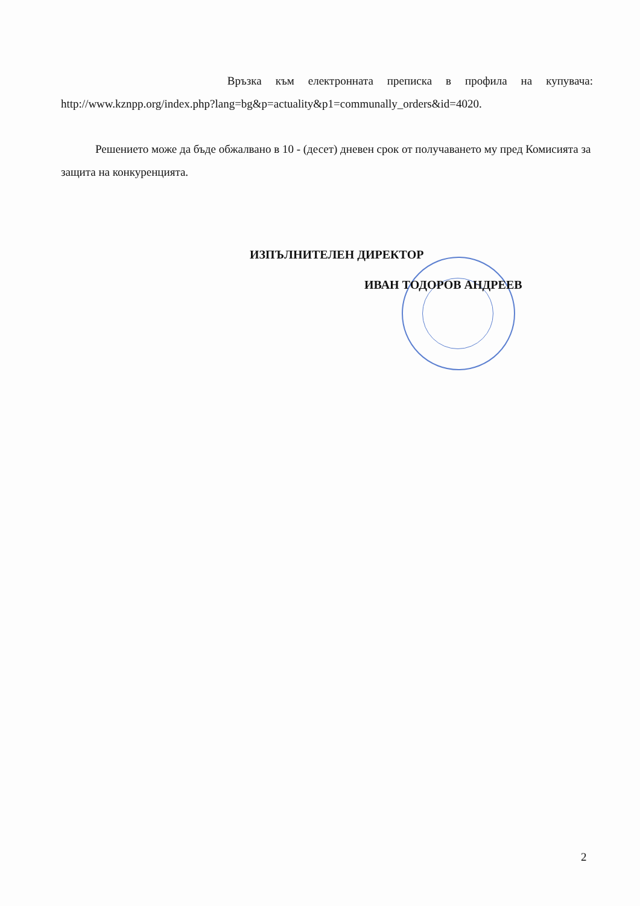Връзка към електронната преписка в профила на купувача:
http://www.kznpp.org/index.php?lang=bg&p=actuality&p1=communally_orders&id=4020.
Решението може да бъде обжалвано в 10 - (десет) дневен срок от получаването му пред Комисията за защита на конкуренцията.
ИЗПЪЛНИТЕЛЕН ДИРЕКТОР
ИВАН ТОДОРОВ АНДРЕЕВ
2